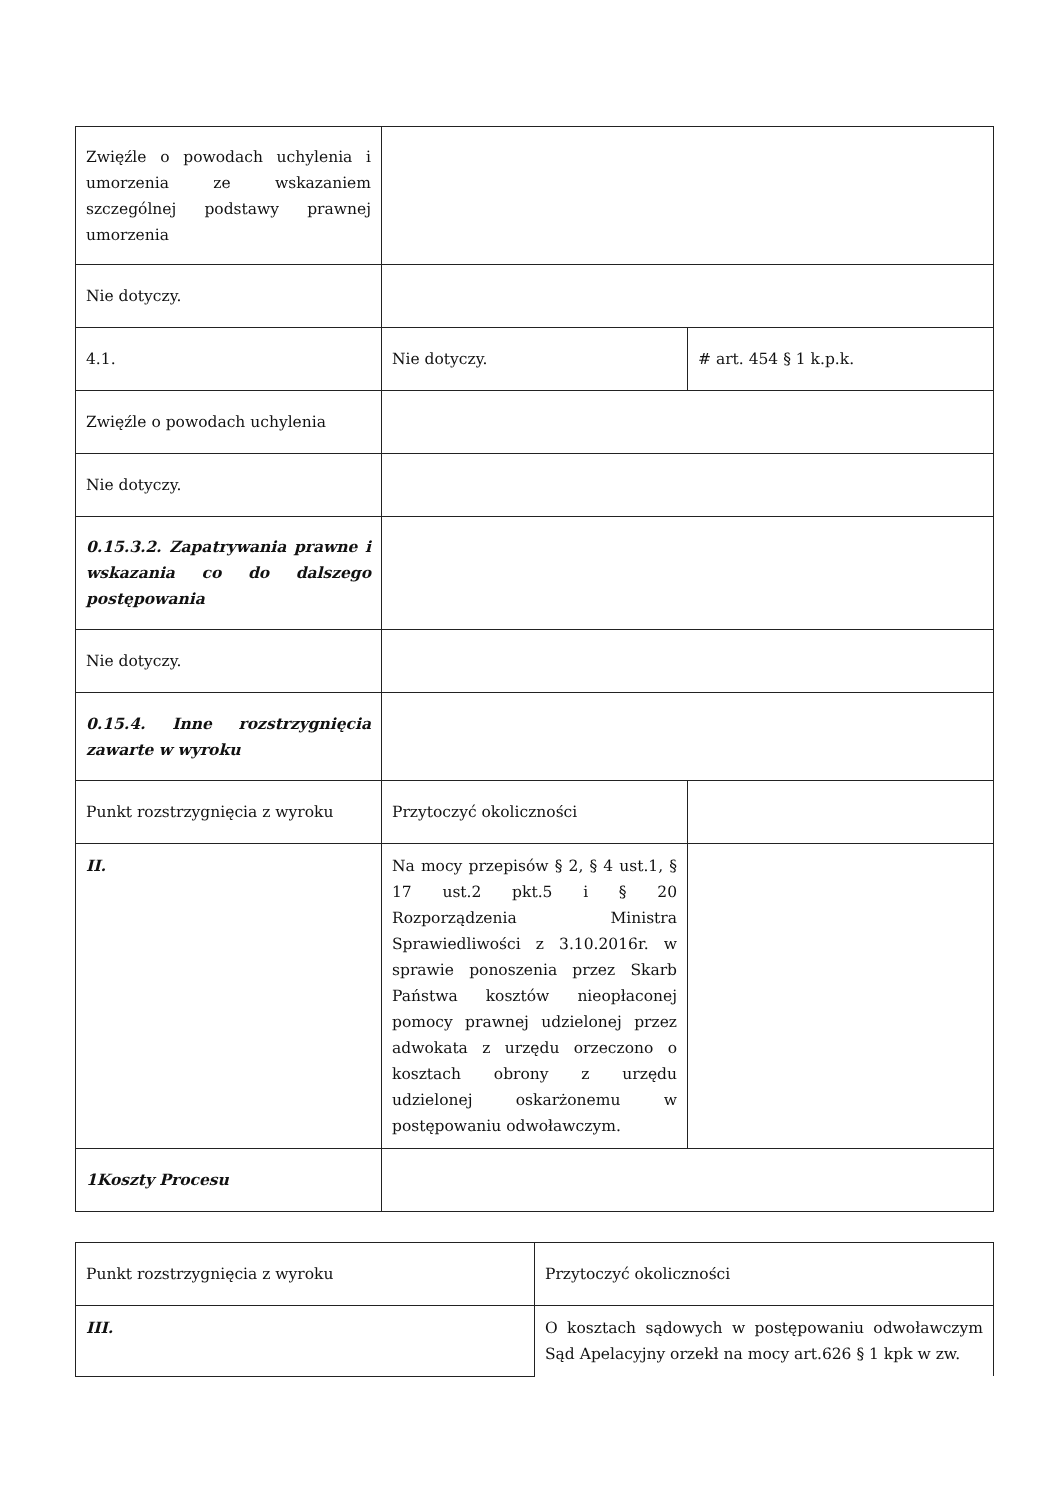| Zwięźle o powodach uchylenia i umorzenia ze wskazaniem szczególnej podstawy prawnej umorzenia | | |
| Nie dotyczy. | | |
| 4.1. | Nie dotyczy. | # art. 454 § 1 k.p.k. |
| Zwięźle o powodach uchylenia | | |
| Nie dotyczy. | | |
| 0.15.3.2. Zapatrywania prawne i wskazania co do dalszego postępowania | | |
| Nie dotyczy. | | |
| 0.15.4. Inne rozstrzygnięcia zawarte w wyroku | | |
| Punkt rozstrzygnięcia z wyroku | Przytoczyć okoliczności | |
| II. | Na mocy przepisów § 2, § 4 ust.1, § 17 ust.2 pkt.5 i § 20 Rozporządzenia Ministra Sprawiedliwości z 3.10.2016r. w sprawie ponoszenia przez Skarb Państwa kosztów nieopłaconej pomocy prawnej udzielonej przez adwokata z urzędu orzeczono o kosztach obrony z urzędu udzielonej oskarżonemu w postępowaniu odwoławczym. | |
| 1Koszty Procesu | | |
| Punkt rozstrzygnięcia z wyroku | Przytoczyć okoliczności |
| III. | O kosztach sądowych w postępowaniu odwoławczym Sąd Apelacyjny orzekł na mocy art.626 § 1 kpk w zw. |